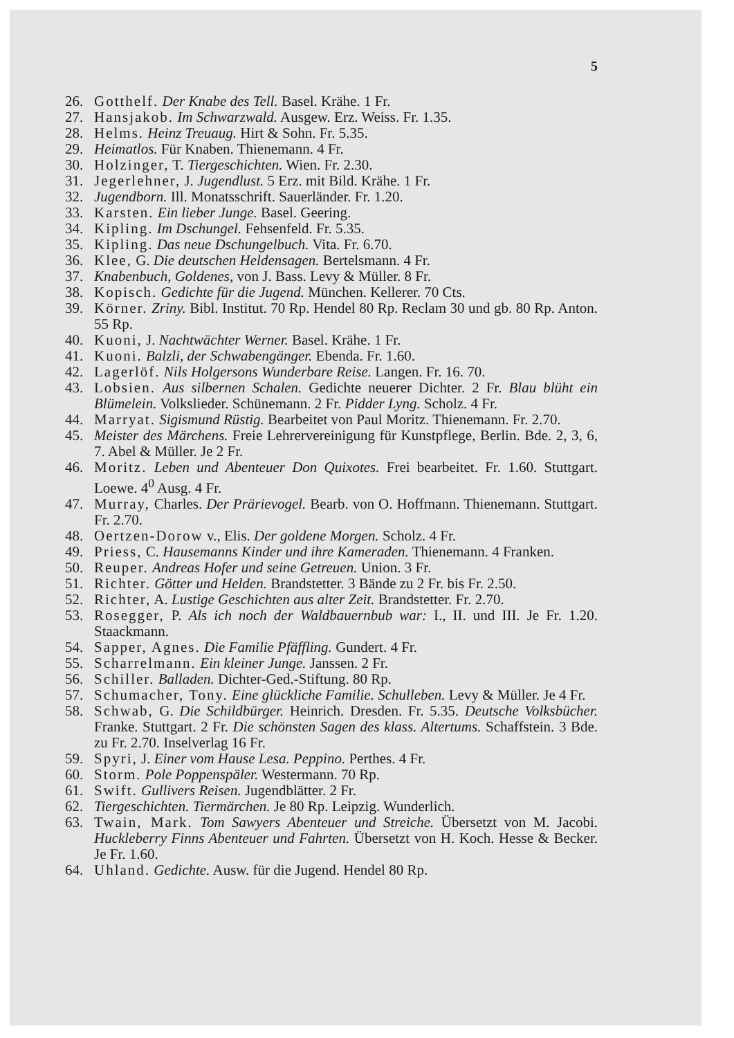5
26. Gotthelf. Der Knabe des Tell. Basel. Krähe. 1 Fr.
27. Hansjakob. Im Schwarzwald. Ausgew. Erz. Weiss. Fr. 1.35.
28. Helms. Heinz Treuaug. Hirt & Sohn. Fr. 5.35.
29. Heimatlos. Für Knaben. Thienemann. 4 Fr.
30. Holzinger, T. Tiergeschichten. Wien. Fr. 2.30.
31. Jegerlehner, J. Jugendlust. 5 Erz. mit Bild. Krähe. 1 Fr.
32. Jugendborn. Ill. Monatsschrift. Sauerländer. Fr. 1.20.
33. Karsten. Ein lieber Junge. Basel. Geering.
34. Kipling. Im Dschungel. Fehsenfeld. Fr. 5.35.
35. Kipling. Das neue Dschungelbuch. Vita. Fr. 6.70.
36. Klee, G. Die deutschen Heldensagen. Bertelsmann. 4 Fr.
37. Knabenbuch, Goldenes, von J. Bass. Levy & Müller. 8 Fr.
38. Kopisch. Gedichte für die Jugend. München. Kellerer. 70 Cts.
39. Körner. Zriny. Bibl. Institut. 70 Rp. Hendel 80 Rp. Reclam 30 und gb. 80 Rp. Anton. 55 Rp.
40. Kuoni, J. Nachtwächter Werner. Basel. Krähe. 1 Fr.
41. Kuoni. Balzli, der Schwabengänger. Ebenda. Fr. 1.60.
42. Lagerlöf. Nils Holgersons Wunderbare Reise. Langen. Fr. 16. 70.
43. Lobsien. Aus silbernen Schalen. Gedichte neuerer Dichter. 2 Fr. Blau blüht ein Blümelein. Volkslieder. Schünemann. 2 Fr. Pidder Lyng. Scholz. 4 Fr.
44. Marryat. Sigismund Rüstig. Bearbeitet von Paul Moritz. Thienemann. Fr. 2.70.
45. Meister des Märchens. Freie Lehrervereinigung für Kunstpflege, Berlin. Bde. 2, 3, 6, 7. Abel & Müller. Je 2 Fr.
46. Moritz. Leben und Abenteuer Don Quixotes. Frei bearbeitet. Fr. 1.60. Stuttgart. Loewe. 4<sup>0</sup> Ausg. 4 Fr.
47. Murray, Charles. Der Prärievogel. Bearb. von O. Hoffmann. Thienemann. Stuttgart. Fr. 2.70.
48. Oertzen-Dorow v., Elis. Der goldene Morgen. Scholz. 4 Fr.
49. Priess, C. Hausemanns Kinder und ihre Kameraden. Thienemann. 4 Franken.
50. Reuper. Andreas Hofer und seine Getreuen. Union. 3 Fr.
51. Richter. Götter und Helden. Brandstetter. 3 Bände zu 2 Fr. bis Fr. 2.50.
52. Richter, A. Lustige Geschichten aus alter Zeit. Brandstetter. Fr. 2.70.
53. Rosegger, P. Als ich noch der Waldbauernbub war: I., II. und III. Je Fr. 1.20. Staackmann.
54. Sapper, Agnes. Die Familie Pfäffling. Gundert. 4 Fr.
55. Scharrelmann. Ein kleiner Junge. Janssen. 2 Fr.
56. Schiller. Balladen. Dichter-Ged.-Stiftung. 80 Rp.
57. Schumacher, Tony. Eine glückliche Familie. Schulleben. Levy & Müller. Je 4 Fr.
58. Schwab, G. Die Schildbürger. Heinrich. Dresden. Fr. 5.35. Deutsche Volksbücher. Franke. Stuttgart. 2 Fr. Die schönsten Sagen des klass. Altertums. Schaffstein. 3 Bde. zu Fr. 2.70. Inselverlag 16 Fr.
59. Spyri, J. Einer vom Hause Lesa. Peppino. Perthes. 4 Fr.
60. Storm. Pole Poppenspäler. Westermann. 70 Rp.
61. Swift. Gullivers Reisen. Jugendblätter. 2 Fr.
62. Tiergeschichten. Tiermärchen. Je 80 Rp. Leipzig. Wunderlich.
63. Twain, Mark. Tom Sawyers Abenteuer und Streiche. Übersetzt von M. Jacobi. Huckleberry Finns Abenteuer und Fahrten. Übersetzt von H. Koch. Hesse & Becker. Je Fr. 1.60.
64. Uhland. Gedichte. Ausw. für die Jugend. Hendel 80 Rp.